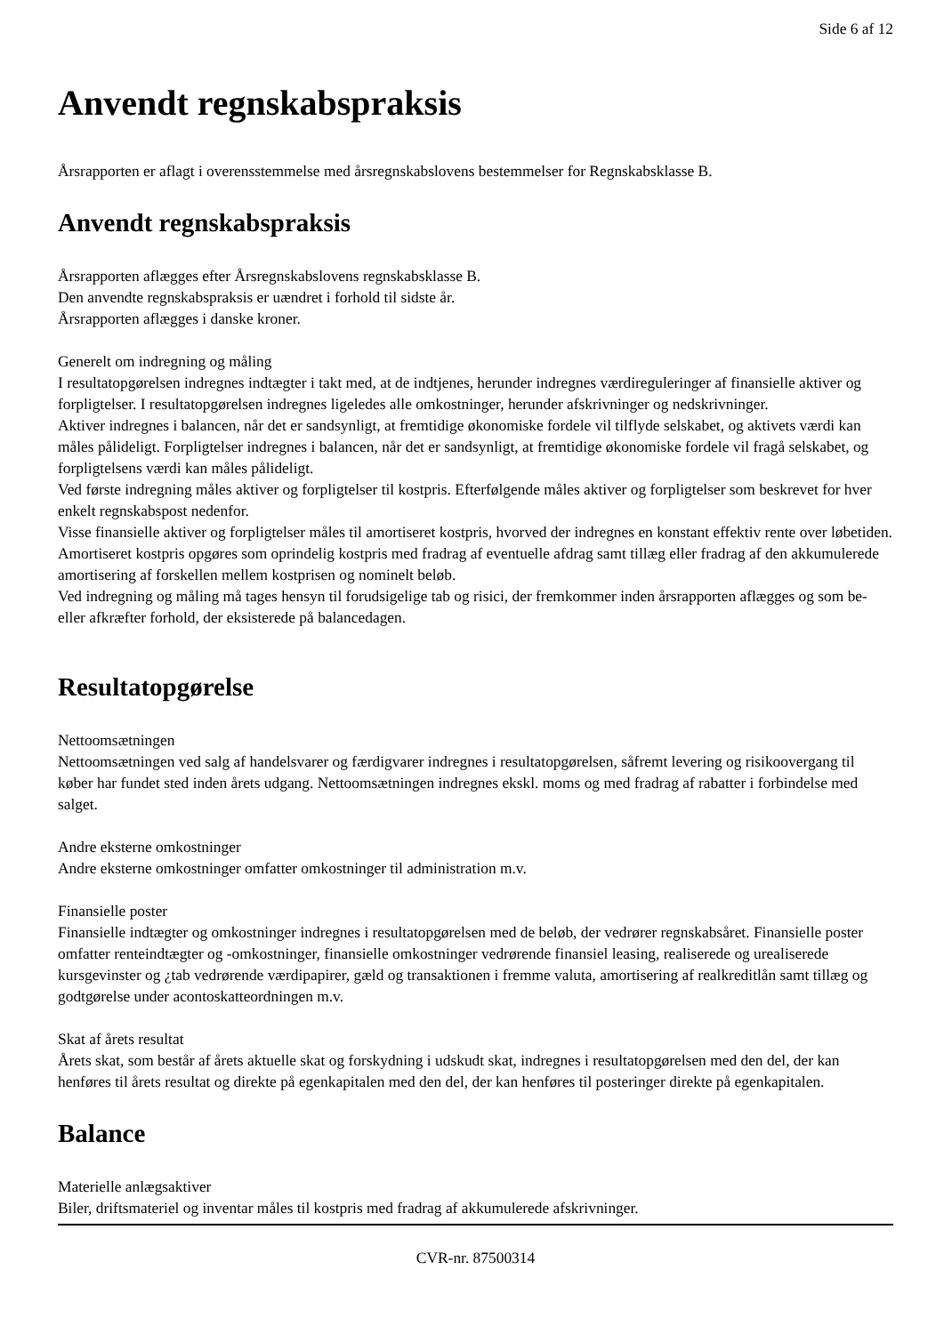Side 6 af 12
Anvendt regnskabspraksis
Årsrapporten er aflagt i overensstemmelse med årsregnskabslovens bestemmelser for Regnskabsklasse B.
Anvendt regnskabspraksis
Årsrapporten aflægges efter Årsregnskabslovens regnskabsklasse B.
Den anvendte regnskabspraksis er uændret i forhold til sidste år.
Årsrapporten aflægges i danske kroner.
Generelt om indregning og måling
I resultatopgørelsen indregnes indtægter i takt med, at de indtjenes, herunder indregnes værdireguleringer af finansielle aktiver og forpligtelser. I resultatopgørelsen indregnes ligeledes alle omkostninger, herunder afskrivninger og nedskrivninger.
Aktiver indregnes i balancen, når det er sandsynligt, at fremtidige økonomiske fordele vil tilflyde selskabet, og aktivets værdi kan måles pålideligt. Forpligtelser indregnes i balancen, når det er sandsynligt, at fremtidige økonomiske fordele vil fragå selskabet, og forpligtelsens værdi kan måles pålideligt.
Ved første indregning måles aktiver og forpligtelser til kostpris. Efterfølgende måles aktiver og forpligtelser som beskrevet for hver enkelt regnskabspost nedenfor.
Visse finansielle aktiver og forpligtelser måles til amortiseret kostpris, hvorved der indregnes en konstant effektiv rente over løbetiden. Amortiseret kostpris opgøres som oprindelig kostpris med fradrag af eventuelle afdrag samt tillæg eller fradrag af den akkumulerede amortisering af forskellen mellem kostprisen og nominelt beløb.
Ved indregning og måling må tages hensyn til forudsigelige tab og risici, der fremkommer inden årsrapporten aflægges og som be- eller afkræfter forhold, der eksisterede på balancedagen.
Resultatopgørelse
Nettoomsætningen
Nettoomsætningen ved salg af handelsvarer og færdigvarer indregnes i resultatopgørelsen, såfremt levering og risikoovergang til køber har fundet sted inden årets udgang. Nettoomsætningen indregnes ekskl. moms og med fradrag af rabatter i forbindelse med salget.
Andre eksterne omkostninger
Andre eksterne omkostninger omfatter omkostninger til administration m.v.
Finansielle poster
Finansielle indtægter og omkostninger indregnes i resultatopgørelsen med de beløb, der vedrører regnskabsåret. Finansielle poster omfatter renteindtægter og -omkostninger, finansielle omkostninger vedrørende finansiel leasing, realiserede og urealiserede kursgevinster og ¿tab vedrørende værdipapirer, gæld og transaktionen i fremme valuta, amortisering af realkreditlån samt tillæg og godtgørelse under acontoskatteordningen m.v.
Skat af årets resultat
Årets skat, som består af årets aktuelle skat og forskydning i udskudt skat, indregnes i resultatopgørelsen med den del, der kan henføres til årets resultat og direkte på egenkapitalen med den del, der kan henføres til posteringer direkte på egenkapitalen.
Balance
Materielle anlægsaktiver
Biler, driftsmateriel og inventar måles til kostpris med fradrag af akkumulerede afskrivninger.
CVR-nr. 87500314